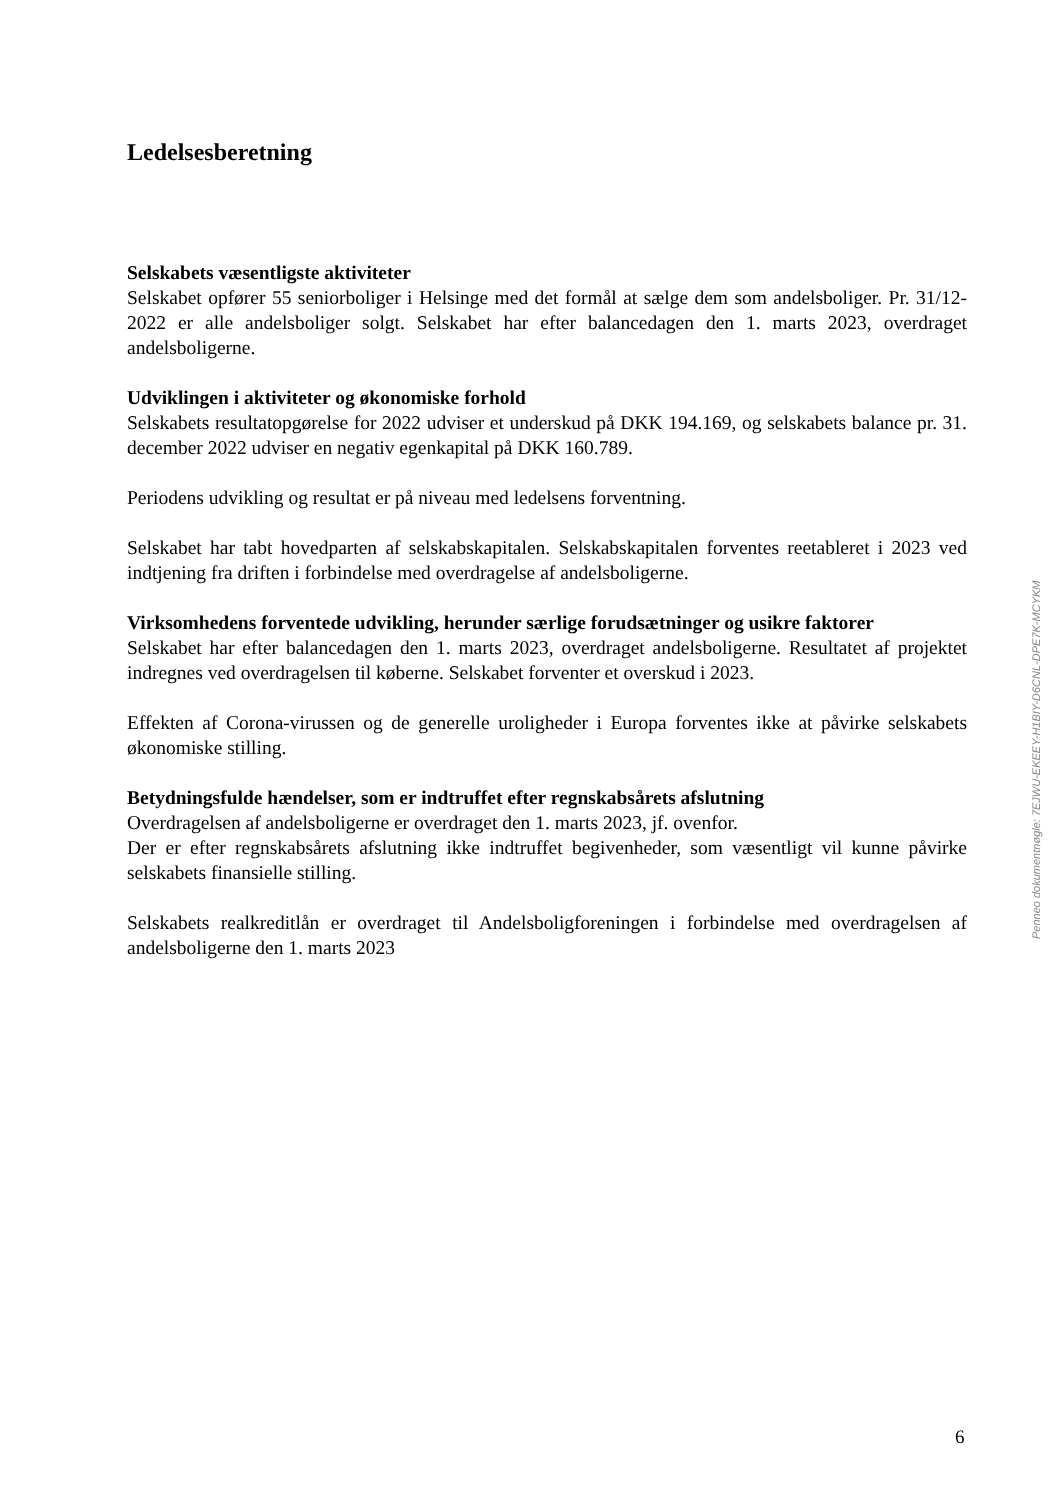Ledelsesberetning
Selskabets væsentligste aktiviteter
Selskabet opfører 55 seniorboliger i Helsinge med det formål at sælge dem som andelsboliger. Pr. 31/12-2022 er alle andelsboliger solgt. Selskabet har efter balancedagen den 1. marts 2023, overdraget andelsboligerne.
Udviklingen i aktiviteter og økonomiske forhold
Selskabets resultatopgørelse for 2022 udviser et underskud på DKK 194.169, og selskabets balance pr. 31. december 2022 udviser en negativ egenkapital på DKK 160.789.
Periodens udvikling og resultat er på niveau med ledelsens forventning.
Selskabet har tabt hovedparten af selskabskapitalen. Selskabskapitalen forventes reetableret i 2023 ved indtjening fra driften i forbindelse med overdragelse af andelsboligerne.
Virksomhedens forventede udvikling, herunder særlige forudsætninger og usikre faktorer
Selskabet har efter balancedagen den 1. marts 2023, overdraget andelsboligerne. Resultatet af projektet indregnes ved overdragelsen til køberne. Selskabet forventer et overskud i 2023.
Effekten af Corona-virussen og de generelle uroligheder i Europa forventes ikke at påvirke selskabets økonomiske stilling.
Betydningsfulde hændelser, som er indtruffet efter regnskabsårets afslutning
Overdragelsen af andelsboligerne er overdraget den 1. marts 2023, jf. ovenfor.
Der er efter regnskabsårets afslutning ikke indtruffet begivenheder, som væsentligt vil kunne påvirke selskabets finansielle stilling.
Selskabets realkreditlån er overdraget til Andelsboligforeningen i forbindelse med overdragelsen af andelsboligerne den 1. marts 2023
Penneo dokumentnøgle: 7EJWU-EKEEY-H1BIY-D6CNL-DPE7K-MCYKM
6